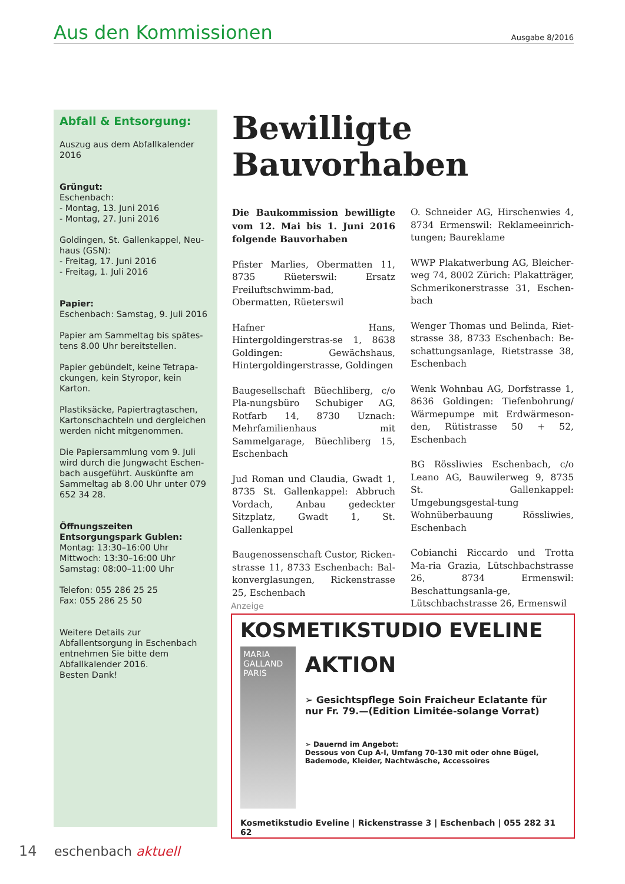Aus den Kommissionen
Ausgabe 8/2016
Abfall & Entsorgung:
Auszug aus dem Abfallkalender 2016
Grüngut:
Eschenbach:
- Montag, 13. Juni 2016
- Montag, 27. Juni 2016
Goldingen, St. Gallenkappel, Neu-haus (GSN):
- Freitag, 17. Juni 2016
- Freitag, 1. Juli 2016
Papier:
Eschenbach: Samstag, 9. Juli 2016
Papier am Sammeltag bis spätes-tens 8.00 Uhr bereitstellen.
Papier gebündelt, keine Tetrapa-ckungen, kein Styropor, kein Karton.
Plastiksäcke, Papiertragtaschen, Kartonschachteln und dergleichen werden nicht mitgenommen.
Die Papiersammlung vom 9. Juli wird durch die Jungwacht Eschen-bach ausgeführt. Auskünfte am Sammeltag ab 8.00 Uhr unter 079 652 34 28.
Öffnungszeiten Entsorgungspark Gublen:
Montag: 13:30–16:00 Uhr
Mittwoch: 13:30–16:00 Uhr
Samstag: 08:00–11:00 Uhr
Telefon: 055 286 25 25
Fax: 055 286 25 50
Weitere Details zur Abfallentsorgung in Eschenbach entnehmen Sie bitte dem Abfallkalender 2016.
Besten Dank!
Bewilligte Bauvorhaben
Die Baukommission bewilligte vom 12. Mai bis 1. Juni 2016 folgende Bauvorhaben
Pfister Marlies, Obermatten 11, 8735 Rüeterswil: Ersatz Freiluftschwimm-bad, Obermatten, Rüeterswil
Hafner Hans, Hintergoldingerstras-se 1, 8638 Goldingen: Gewächshaus, Hintergoldingerstrasse, Goldingen
Baugesellschaft Büechliberg, c/o Pla-nungsbüro Schubiger AG, Rotfarb 14, 8730 Uznach: Mehrfamilienhaus mit Sammelgarage, Büechliberg 15, Eschenbach
Jud Roman und Claudia, Gwadt 1, 8735 St. Gallenkappel: Abbruch Vordach, Anbau gedeckter Sitzplatz, Gwadt 1, St. Gallenkappel
Baugenossenschaft Custor, Ricken-strasse 11, 8733 Eschenbach: Bal-konverglasungen, Rickenstrasse 25, Eschenbach
O. Schneider AG, Hirschenwies 4, 8734 Ermenswil: Reklameeinrich-tungen; Baureklame
WWP Plakatwerbung AG, Bleicher-weg 74, 8002 Zürich: Plakatträger, Schmerikonerstrasse 31, Eschen-bach
Wenger Thomas und Belinda, Riet-strasse 38, 8733 Eschenbach: Be-schattungsanlage, Rietstrasse 38, Eschenbach
Wenk Wohnbau AG, Dorfstrasse 1, 8636 Goldingen: Tiefenbohrung/ Wärmepumpe mit Erdwärmeson-den, Rütistrasse 50 + 52, Eschenbach
BG Rössliwies Eschenbach, c/o Leano AG, Bauwilerweg 9, 8735 St. Gallenkappel: Umgebungsgestal-tung Wohnüberbauung Rössliwies, Eschenbach
Cobianchi Riccardo und Trotta Ma-ria Grazia, Lütschbachstrasse 26, 8734 Ermenswil: Beschattungsanla-ge, Lütschbachstrasse 26, Ermenswil
Anzeige
KOSMETIKSTUDIO EVELINE
MARIA GALLAND
PARIS
AKTION
➢ Gesichtspflege Soin Fraicheur Eclatante für nur Fr. 79.—(Edition Limitée-solange Vorrat)
➢ Dauernd im Angebot:
Dessous von Cup A-I, Umfang 70-130 mit oder ohne Bügel, Bademode, Kleider, Nachtwäsche, Accessoires
Kosmetikstudio Eveline | Rickenstrasse 3 | Eschenbach | 055 282 31 62
14 eschenbach aktuell